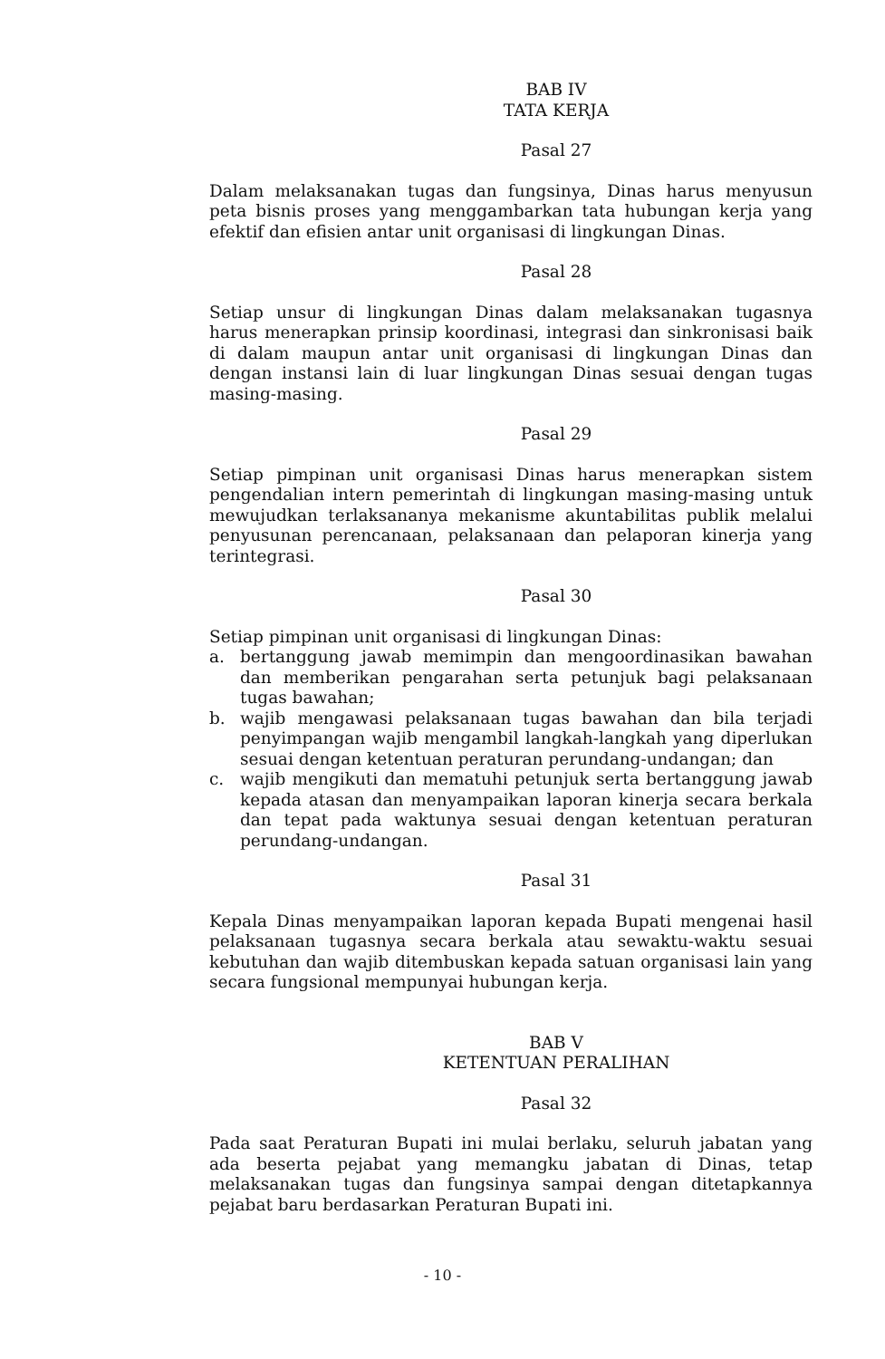BAB IV
TATA KERJA
Pasal 27
Dalam melaksanakan tugas dan fungsinya, Dinas harus menyusun peta bisnis proses yang menggambarkan tata hubungan kerja yang efektif dan efisien antar unit organisasi di lingkungan Dinas.
Pasal 28
Setiap unsur di lingkungan Dinas dalam melaksanakan tugasnya harus menerapkan prinsip koordinasi, integrasi dan sinkronisasi baik di dalam maupun antar unit organisasi di lingkungan Dinas dan dengan instansi lain di luar lingkungan Dinas sesuai dengan tugas masing-masing.
Pasal 29
Setiap pimpinan unit organisasi Dinas harus menerapkan sistem pengendalian intern pemerintah di lingkungan masing-masing untuk mewujudkan terlaksananya mekanisme akuntabilitas publik melalui penyusunan perencanaan, pelaksanaan dan pelaporan kinerja yang terintegrasi.
Pasal 30
Setiap pimpinan unit organisasi di lingkungan Dinas:
a. bertanggung jawab memimpin dan mengoordinasikan bawahan dan memberikan pengarahan serta petunjuk bagi pelaksanaan tugas bawahan;
b. wajib mengawasi pelaksanaan tugas bawahan dan bila terjadi penyimpangan wajib mengambil langkah-langkah yang diperlukan sesuai dengan ketentuan peraturan perundang-undangan; dan
c. wajib mengikuti dan mematuhi petunjuk serta bertanggung jawab kepada atasan dan menyampaikan laporan kinerja secara berkala dan tepat pada waktunya sesuai dengan ketentuan peraturan perundang-undangan.
Pasal 31
Kepala Dinas menyampaikan laporan kepada Bupati mengenai hasil pelaksanaan tugasnya secara berkala atau sewaktu-waktu sesuai kebutuhan dan wajib ditembuskan kepada satuan organisasi lain yang secara fungsional mempunyai hubungan kerja.
BAB V
KETENTUAN PERALIHAN
Pasal 32
Pada saat Peraturan Bupati ini mulai berlaku, seluruh jabatan yang ada beserta pejabat yang memangku jabatan di Dinas, tetap melaksanakan tugas dan fungsinya sampai dengan ditetapkannya pejabat baru berdasarkan Peraturan Bupati ini.
- 10 -